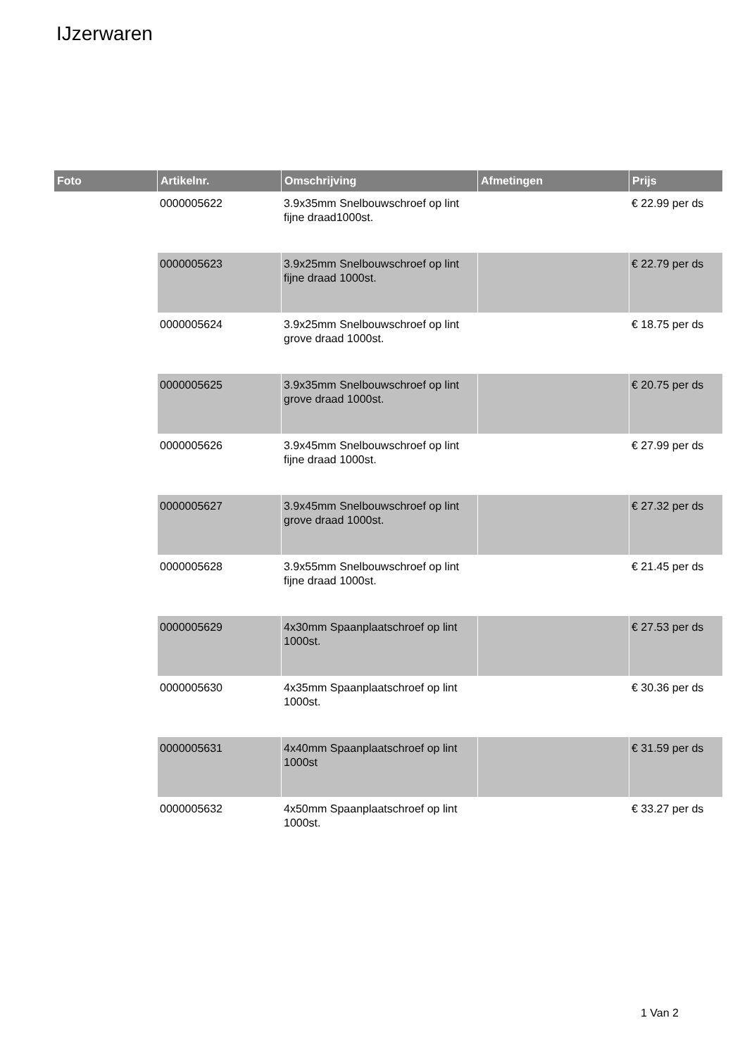IJzerwaren
| Foto | Artikelnr. | Omschrijving | Afmetingen | Prijs |
| --- | --- | --- | --- | --- |
| | 0000005622 | 3.9x35mm Snelbouwschroef op lint fijne draad1000st. | | € 22.99 per ds |
| | 0000005623 | 3.9x25mm Snelbouwschroef op lint fijne draad 1000st. | | € 22.79 per ds |
| | 0000005624 | 3.9x25mm Snelbouwschroef op lint grove draad 1000st. | | € 18.75 per ds |
| | 0000005625 | 3.9x35mm Snelbouwschroef op lint grove draad 1000st. | | € 20.75 per ds |
| | 0000005626 | 3.9x45mm Snelbouwschroef op lint fijne draad 1000st. | | € 27.99 per ds |
| | 0000005627 | 3.9x45mm Snelbouwschroef op lint grove draad 1000st. | | € 27.32 per ds |
| | 0000005628 | 3.9x55mm Snelbouwschroef op lint fijne draad 1000st. | | € 21.45 per ds |
| | 0000005629 | 4x30mm Spaanplaatschroef op lint 1000st. | | € 27.53 per ds |
| | 0000005630 | 4x35mm Spaanplaatschroef op lint 1000st. | | € 30.36 per ds |
| | 0000005631 | 4x40mm Spaanplaatschroef op lint 1000st | | € 31.59 per ds |
| | 0000005632 | 4x50mm Spaanplaatschroef op lint 1000st. | | € 33.27 per ds |
1 Van 2